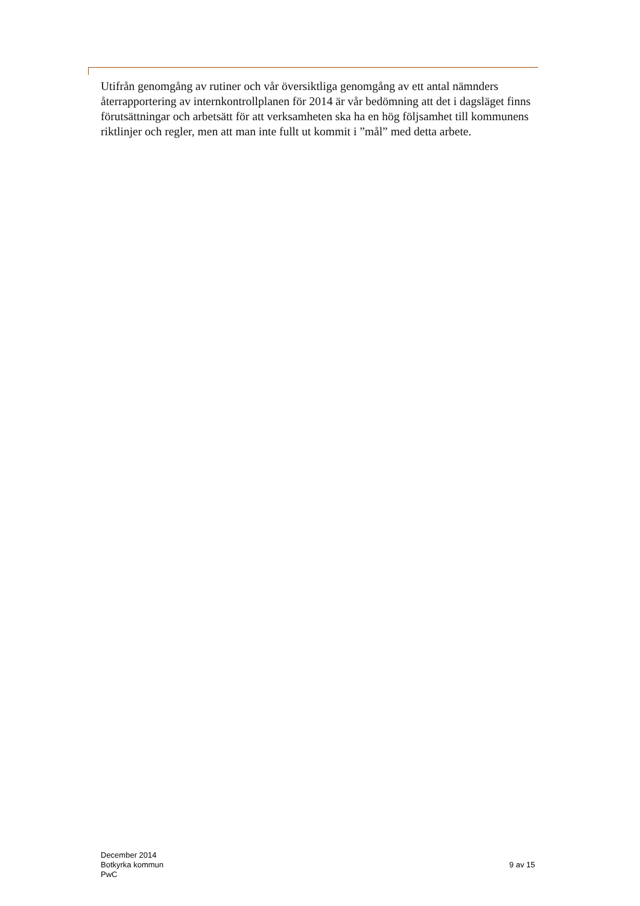Utifrån genomgång av rutiner och vår översiktliga genomgång av ett antal nämnders återrapportering av internkontrollplanen för 2014 är vår bedömning att det i dagsläget finns förutsättningar och arbetsätt för att verksamheten ska ha en hög följsamhet till kommunens riktlinjer och regler, men att man inte fullt ut kommit i ”mål” med detta arbete.
December 2014
Botkyrka kommun
PwC
9 av 15